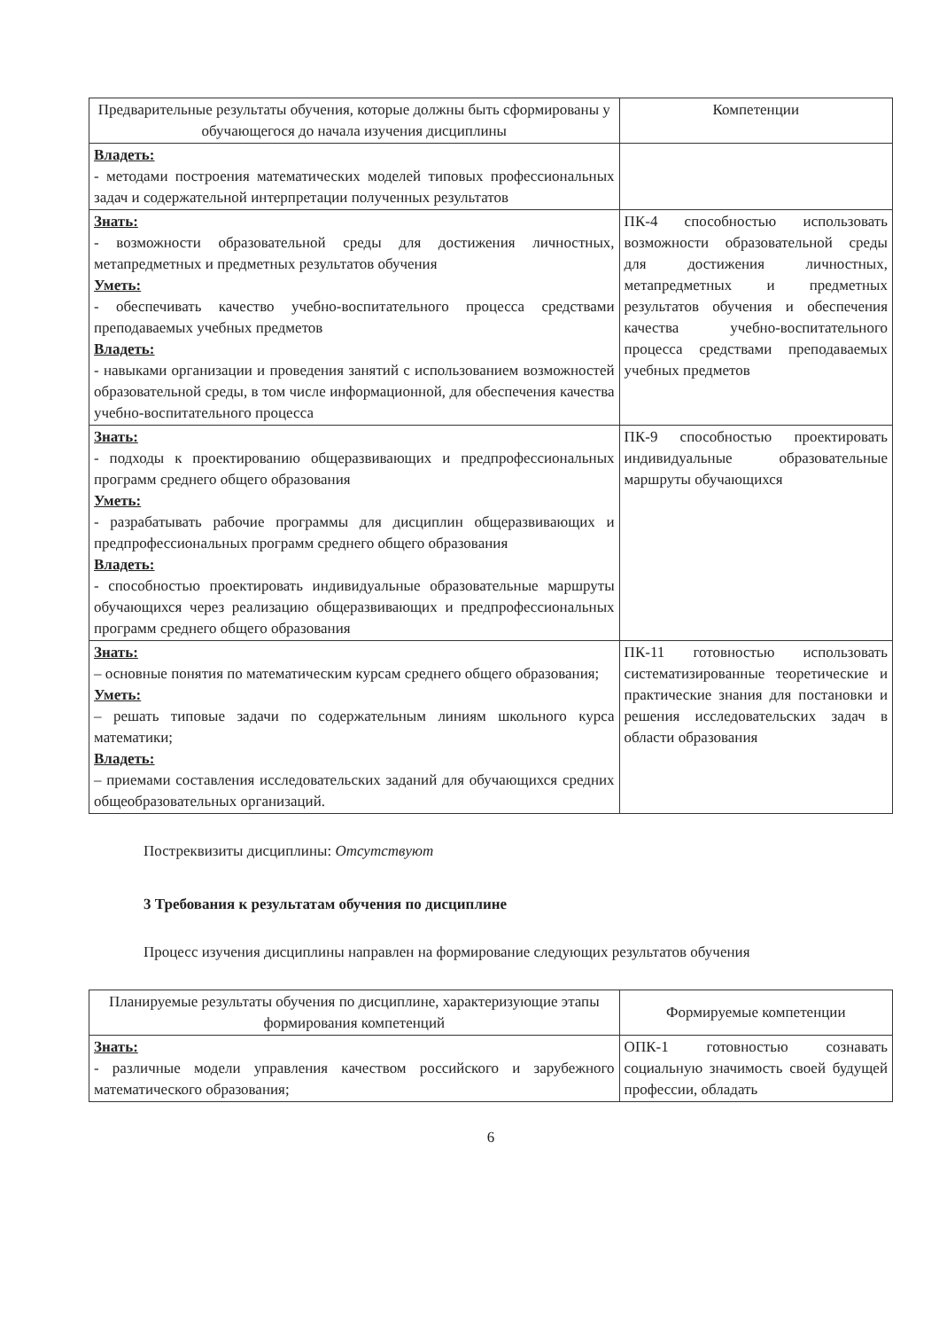| Предварительные результаты обучения, которые должны быть сформированы у обучающегося до начала изучения дисциплины | Компетенции |
| --- | --- |
| Владеть: - методами построения математических моделей типовых профессиональных задач и содержательной интерпретации полученных результатов | |
| Знать: - возможности образовательной среды для достижения личностных, метапредметных и предметных результатов обучения Уметь: - обеспечивать качество учебно-воспитательного процесса средствами преподаваемых учебных предметов Владеть: - навыками организации и проведения занятий с использованием возможностей образовательной среды, в том числе информационной, для обеспечения качества учебно-воспитательного процесса | ПК-4 способностью использовать возможности образовательной среды для достижения личностных, метапредметных и предметных результатов обучения и обеспечения качества учебно-воспитательного процесса средствами преподаваемых учебных предметов |
| Знать: - подходы к проектированию общеразвивающих и предпрофессиональных программ среднего общего образования Уметь: - разрабатывать рабочие программы для дисциплин общеразвивающих и предпрофессиональных программ среднего общего образования Владеть: - способностью проектировать индивидуальные образовательные маршруты обучающихся через реализацию общеразвивающих и предпрофессиональных программ среднего общего образования | ПК-9 способностью проектировать индивидуальные образовательные маршруты обучающихся |
| Знать: – основные понятия по математическим курсам среднего общего образования; Уметь: – решать типовые задачи по содержательным линиям школьного курса математики; Владеть: – приемами составления исследовательских заданий для обучающихся средних общеобразовательных организаций. | ПК-11 готовностью использовать систематизированные теоретические и практические знания для постановки и решения исследовательских задач в области образования |
Постреквизиты дисциплины: Отсутствуют
3 Требования к результатам обучения по дисциплине
Процесс изучения дисциплины направлен на формирование следующих результатов обучения
| Планируемые результаты обучения по дисциплине, характеризующие этапы формирования компетенций | Формируемые компетенции |
| --- | --- |
| Знать: - различные модели управления качеством российского и зарубежного математического образования; | ОПК-1 готовностью сознавать социальную значимость своей будущей профессии, обладать |
6